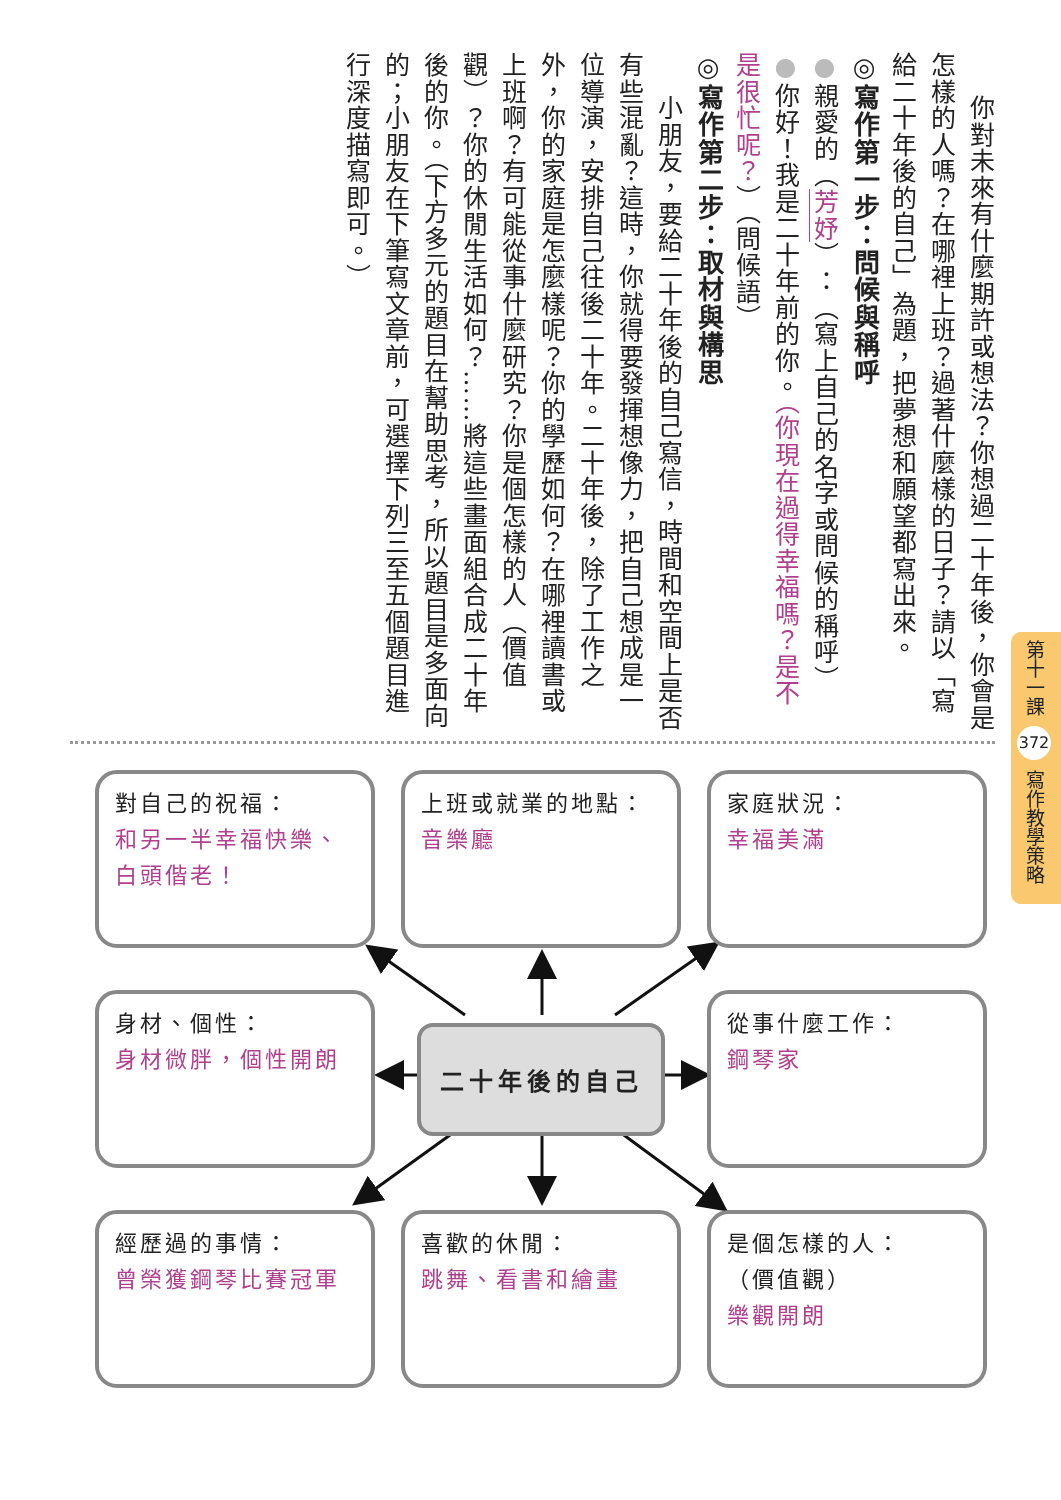你對未來有什麼期許或想法？你想過二十年後，你會是怎樣的人嗎？在哪裡上班？過著什麼樣的日子？請以「寫給二十年後的自己」為題，把夢想和願望都寫出來。
◎寫作第一步：問候與稱呼
●親愛的（芳妤）：（寫上自己的名字或問候的稱呼）
●你好！我是二十年前的你。（你現在過得幸福嗎？是不是很忙呢？）（問候語）
◎寫作第二步：取材與構思
小朋友，要給二十年後的自己寫信，時間和空間上是否有些混亂？這時，你就得要發揮想像力，把自己想成是一位導演，安排自己往後二十年。二十年後，除了工作之外，你的家庭是怎麼樣呢？你的學歷如何？在哪裡讀書或上班啊？有可能從事什麼研究？你是個怎樣的人（價值觀）？你的休閒生活如何？……將這些畫面組合成二十年後的你。（下方多元的題目在幫助思考，所以題目是多面向的；小朋友在下筆寫文章前，可選擇下列三至五個題目進行深度描寫即可。）
第十一課 372 寫作教學策略
對自己的祝福：
和另一半幸福快樂、白頭偕老！
上班或就業的地點：
音樂廳
家庭狀況：
幸福美滿
身材、個性：
身材微胖，個性開朗
二十年後的自己
從事什麼工作：
鋼琴家
經歷過的事情：
曾榮獲鋼琴比賽冠軍
喜歡的休閒：
跳舞、看書和繪畫
是個怎樣的人：
（價值觀）
樂觀開朗